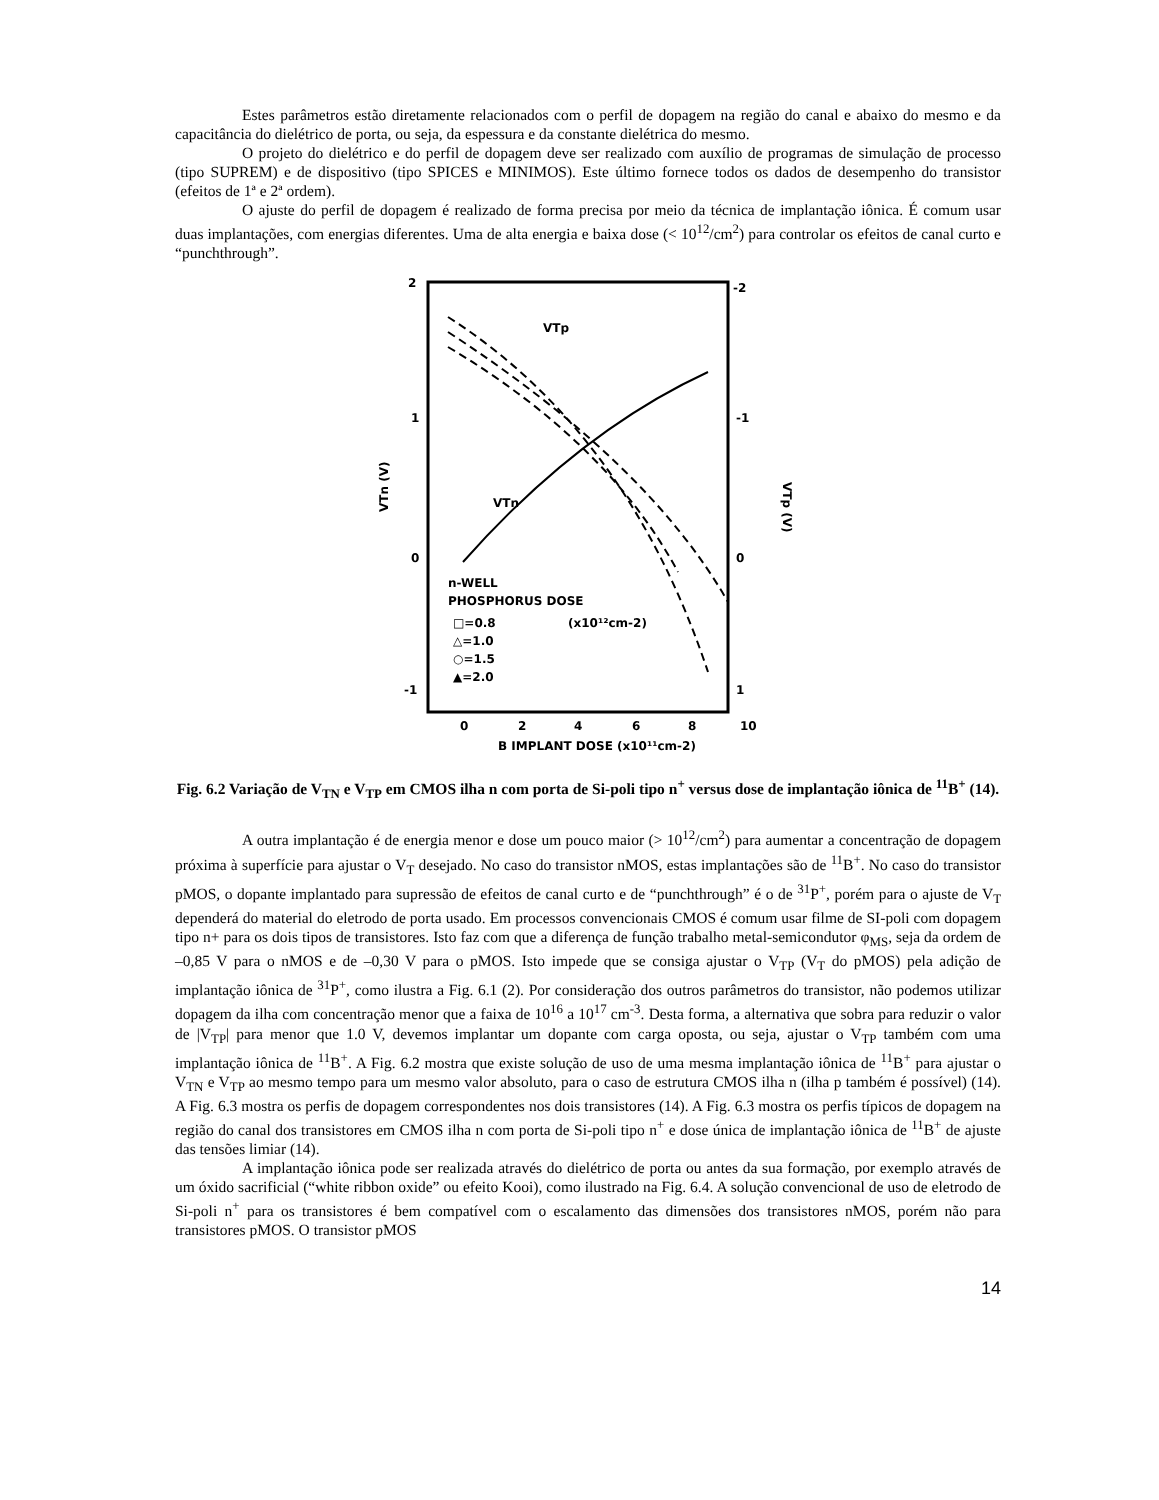Estes parâmetros estão diretamente relacionados com o perfil de dopagem na região do canal e abaixo do mesmo e da capacitância do dielétrico de porta, ou seja, da espessura e da constante dielétrica do mesmo.
O projeto do dielétrico e do perfil de dopagem deve ser realizado com auxílio de programas de simulação de processo (tipo SUPREM) e de dispositivo (tipo SPICES e MINIMOS). Este último fornece todos os dados de desempenho do transistor (efeitos de 1ª e 2ª ordem).
O ajuste do perfil de dopagem é realizado de forma precisa por meio da técnica de implantação iônica. É comum usar duas implantações, com energias diferentes. Uma de alta energia e baixa dose (< 10<sup>12</sup>/cm<sup>2</sup>) para controlar os efeitos de canal curto e “punchthrough”.
2
-2
1
-1
0
0
-1
1
0
2
4
6
8
10
B IMPLANT DOSE (x10¹¹cm-2)
VTn (V)
VTp (V)
VTp
VTn
n-WELL
PHOSPHORUS DOSE
□=0.8
(x10¹²cm-2)
△=1.0
○=1.5
▲=2.0
Fig. 6.2 Variação de V<sub>TN</sub> e V<sub>TP</sub> em CMOS ilha n com porta de Si-poli tipo n<sup>+</sup> versus dose de implantação iônica de <sup>11</sup>B<sup>+</sup> (14).
A outra implantação é de energia menor e dose um pouco maior (> 10<sup>12</sup>/cm<sup>2</sup>) para aumentar a concentração de dopagem próxima à superfície para ajustar o V<sub>T</sub> desejado. No caso do transistor nMOS, estas implantações são de <sup>11</sup>B<sup>+</sup>. No caso do transistor pMOS, o dopante implantado para supressão de efeitos de canal curto e de “punchthrough” é o de <sup>31</sup>P<sup>+</sup>, porém para o ajuste de V<sub>T</sub> dependerá do material do eletrodo de porta usado. Em processos convencionais CMOS é comum usar filme de SI-poli com dopagem tipo n+ para os dois tipos de transistores. Isto faz com que a diferença de função trabalho metal-semicondutor φ<sub>MS</sub>, seja da ordem de –0,85 V para o nMOS e de –0,30 V para o pMOS. Isto impede que se consiga ajustar o V<sub>TP</sub> (V<sub>T</sub> do pMOS) pela adição de implantação iônica de <sup>31</sup>P<sup>+</sup>, como ilustra a Fig. 6.1 (2). Por consideração dos outros parâmetros do transistor, não podemos utilizar dopagem da ilha com concentração menor que a faixa de 10<sup>16</sup> a 10<sup>17</sup> cm<sup>-3</sup>. Desta forma, a alternativa que sobra para reduzir o valor de |V<sub>TP</sub>| para menor que 1.0 V, devemos implantar um dopante com carga oposta, ou seja, ajustar o V<sub>TP</sub> também com uma implantação iônica de <sup>11</sup>B<sup>+</sup>. A Fig. 6.2 mostra que existe solução de uso de uma mesma implantação iônica de <sup>11</sup>B<sup>+</sup> para ajustar o V<sub>TN</sub> e V<sub>TP</sub> ao mesmo tempo para um mesmo valor absoluto, para o caso de estrutura CMOS ilha n (ilha p também é possível) (14). A Fig. 6.3 mostra os perfis de dopagem correspondentes nos dois transistores (14). A Fig. 6.3 mostra os perfis típicos de dopagem na região do canal dos transistores em CMOS ilha n com porta de Si-poli tipo n<sup>+</sup> e dose única de implantação iônica de <sup>11</sup>B<sup>+</sup> de ajuste das tensões limiar (14).
A implantação iônica pode ser realizada através do dielétrico de porta ou antes da sua formação, por exemplo através de um óxido sacrificial (“white ribbon oxide” ou efeito Kooi), como ilustrado na Fig. 6.4. A solução convencional de uso de eletrodo de Si-poli n<sup>+</sup> para os transistores é bem compatível com o escalamento das dimensões dos transistores nMOS, porém não para transistores pMOS. O transistor pMOS
14